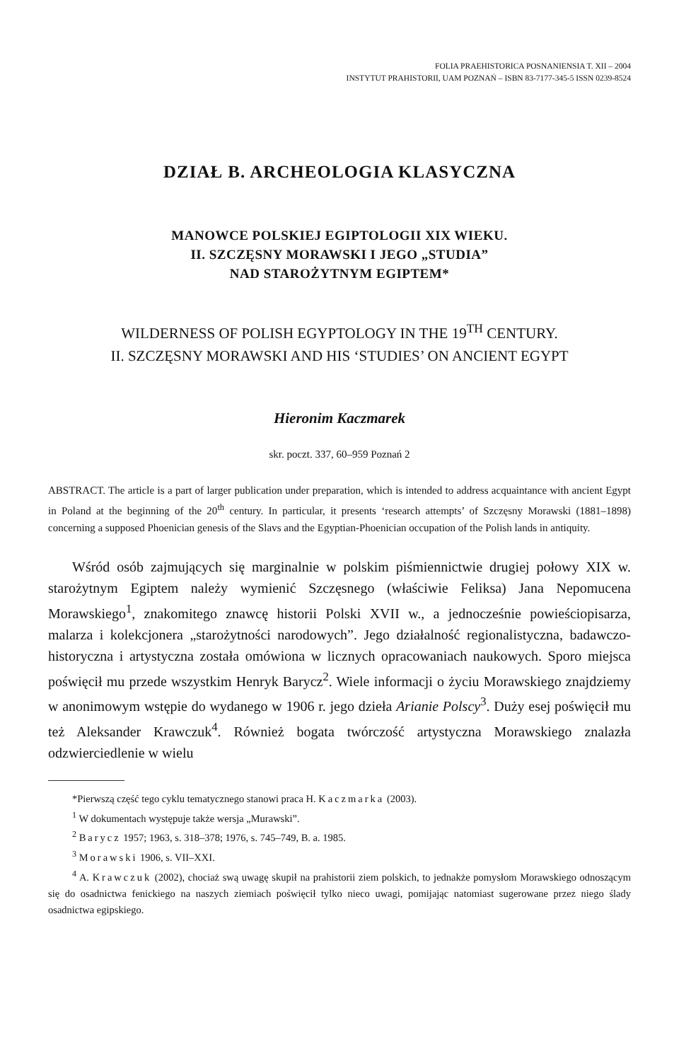FOLIA PRAEHISTORICA POSNANIENSIA T. XII – 2004
INSTYTUT PRAHISTORII, UAM POZNAŃ – ISBN 83-7177-345-5 ISSN 0239-8524
DZIAŁ B. ARCHEOLOGIA KLASYCZNA
MANOWCE POLSKIEJ EGIPTOLOGII XIX WIEKU.
II. SZCZĘSNY MORAWSKI I JEGO „STUDIA”
NAD STAROŻYTNYM EGIPTEM*
WILDERNESS OF POLISH EGYPTOLOGY IN THE 19<sup>TH</sup> CENTURY.
II. SZCZĘSNY MORAWSKI AND HIS ‘STUDIES’ ON ANCIENT EGYPT
Hieronim Kaczmarek
skr. poczt. 337, 60–959 Poznań 2
ABSTRACT. The article is a part of larger publication under preparation, which is intended to address acquaintance with ancient Egypt in Poland at the beginning of the 20<sup>th</sup> century. In particular, it presents ‘research attempts’ of Szczęsny Morawski (1881–1898) concerning a supposed Phoenician genesis of the Slavs and the Egyptian-Phoenician occupation of the Polish lands in antiquity.
Wśród osób zajmujących się marginalnie w polskim piśmiennictwie drugiej połowy XIX w. starożytnym Egiptem należy wymienić Szczęsnego (właściwie Feliksa) Jana Nepomucena Morawskiego<sup>1</sup>, znakomitego znawcę historii Polski XVII w., a jednocześnie powieściopisarza, malarza i kolekcjonera „starożytności narodowych”. Jego działalność regionalistyczna, badawczo-historyczna i artystyczna została omówiona w licznych opracowaniach naukowych. Sporo miejsca poświęcił mu przede wszystkim Henryk Barycz<sup>2</sup>. Wiele informacji o życiu Morawskiego znajdziemy w anonimowym wstępie do wydanego w 1906 r. jego dzieła Arianie Polscy<sup>3</sup>. Duży esej poświęcił mu też Aleksander Krawczuk<sup>4</sup>. Również bogata twórczość artystyczna Morawskiego znalazła odzwierciedlenie w wielu
*Pierwszą część tego cyklu tematycznego stanowi praca H. Kaczmarka (2003).
<sup>1</sup> W dokumentach występuje także wersja „Murawski”.
<sup>2</sup> Barycz 1957; 1963, s. 318–378; 1976, s. 745–749, B. a. 1985.
<sup>3</sup> Morawski 1906, s. VII–XXI.
<sup>4</sup> A. Krawczuk (2002), chociaż swą uwagę skupił na prahistorii ziem polskich, to jednakże pomysłom Morawskiego odnoszącym się do osadnictwa fenickiego na naszych ziemiach poświęcił tylko nieco uwagi, pomijając natomiast sugerowane przez niego ślady osadnictwa egipskiego.